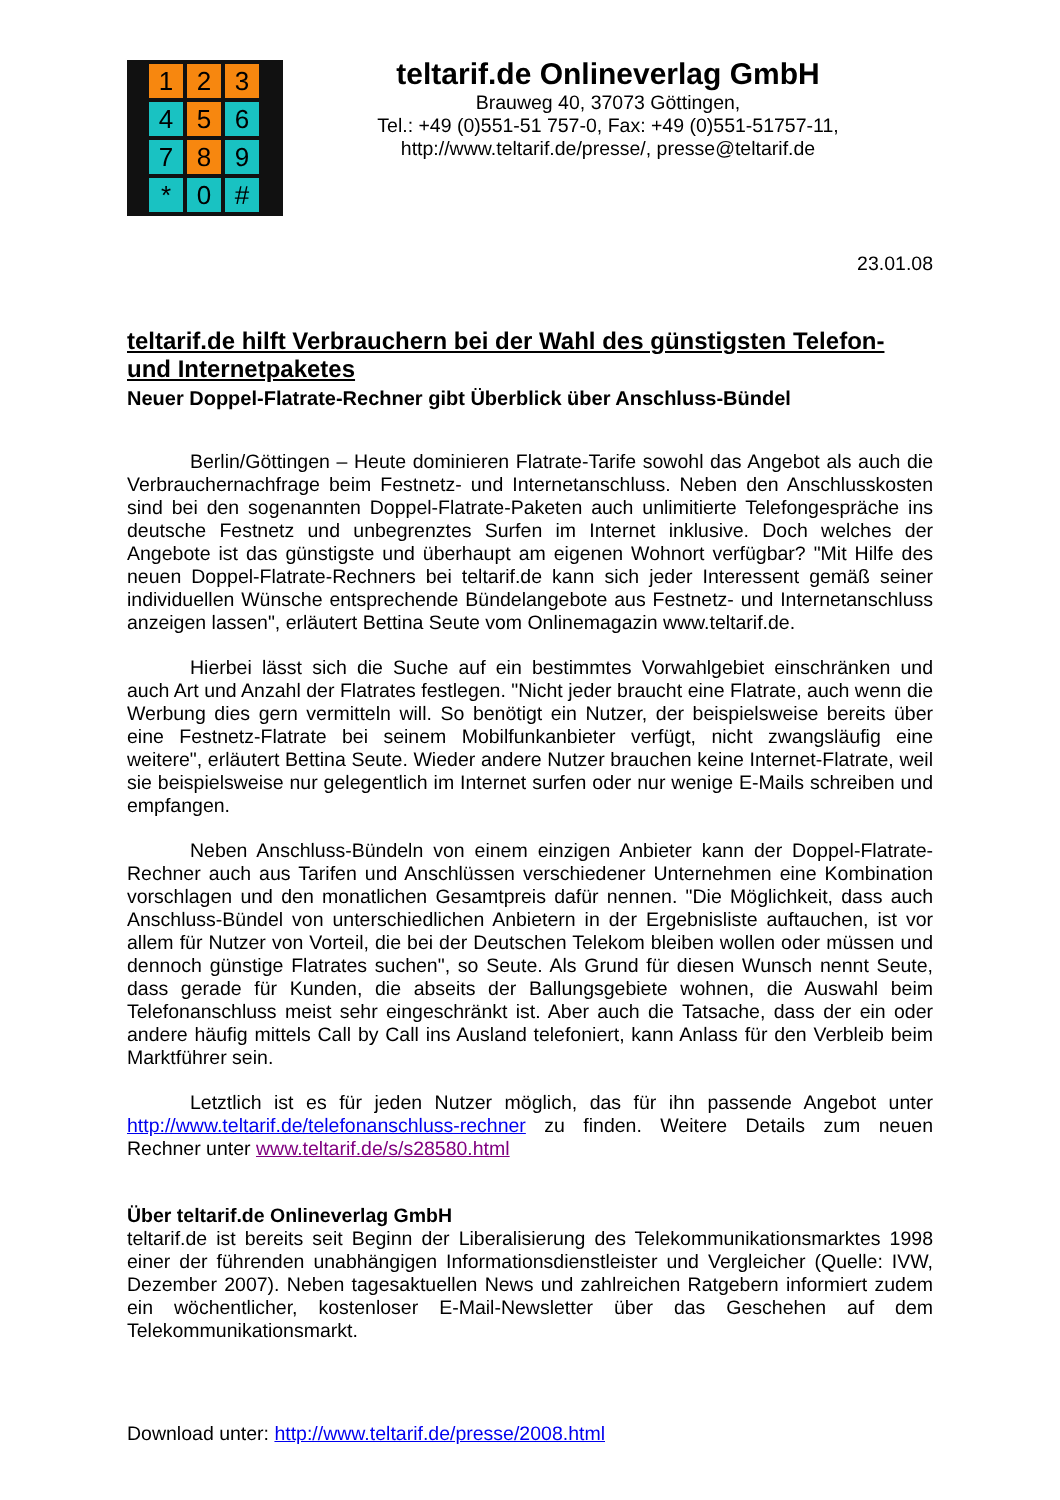1
2
3
4
5
6
7
8
9
*
0
#
teltarif.de Onlineverlag GmbH
Brauweg 40, 37073 Göttingen,
Tel.: +49 (0)551-51 757-0, Fax: +49 (0)551-51757-11,
http://www.teltarif.de/presse/, presse@teltarif.de
23.01.08
teltarif.de hilft Verbrauchern bei der Wahl des günstigsten Telefon- und Internetpaketes
Neuer Doppel-Flatrate-Rechner gibt Überblick über Anschluss-Bündel
Berlin/Göttingen – Heute dominieren Flatrate-Tarife sowohl das Angebot als auch die Verbrauchernachfrage beim Festnetz- und Internetanschluss. Neben den Anschlusskosten sind bei den sogenannten Doppel-Flatrate-Paketen auch unlimitierte Telefongespräche ins deutsche Festnetz und unbegrenztes Surfen im Internet inklusive. Doch welches der Angebote ist das günstigste und überhaupt am eigenen Wohnort verfügbar? "Mit Hilfe des neuen Doppel-Flatrate-Rechners bei teltarif.de kann sich jeder Interessent gemäß seiner individuellen Wünsche entsprechende Bündelangebote aus Festnetz- und Internetanschluss anzeigen lassen", erläutert Bettina Seute vom Onlinemagazin www.teltarif.de.
Hierbei lässt sich die Suche auf ein bestimmtes Vorwahlgebiet einschränken und auch Art und Anzahl der Flatrates festlegen. "Nicht jeder braucht eine Flatrate, auch wenn die Werbung dies gern vermitteln will. So benötigt ein Nutzer, der beispielsweise bereits über eine Festnetz-Flatrate bei seinem Mobilfunkanbieter verfügt, nicht zwangsläufig eine weitere", erläutert Bettina Seute. Wieder andere Nutzer brauchen keine Internet-Flatrate, weil sie beispielsweise nur gelegentlich im Internet surfen oder nur wenige E-Mails schreiben und empfangen.
Neben Anschluss-Bündeln von einem einzigen Anbieter kann der Doppel-Flatrate-Rechner auch aus Tarifen und Anschlüssen verschiedener Unternehmen eine Kombination vorschlagen und den monatlichen Gesamtpreis dafür nennen. "Die Möglichkeit, dass auch Anschluss-Bündel von unterschiedlichen Anbietern in der Ergebnisliste auftauchen, ist vor allem für Nutzer von Vorteil, die bei der Deutschen Telekom bleiben wollen oder müssen und dennoch günstige Flatrates suchen", so Seute. Als Grund für diesen Wunsch nennt Seute, dass gerade für Kunden, die abseits der Ballungsgebiete wohnen, die Auswahl beim Telefonanschluss meist sehr eingeschränkt ist. Aber auch die Tatsache, dass der ein oder andere häufig mittels Call by Call ins Ausland telefoniert, kann Anlass für den Verbleib beim Marktführer sein.
Letztlich ist es für jeden Nutzer möglich, das für ihn passende Angebot unter http://www.teltarif.de/telefonanschluss-rechner zu finden. Weitere Details zum neuen Rechner unter www.teltarif.de/s/s28580.html
Über teltarif.de Onlineverlag GmbH
teltarif.de ist bereits seit Beginn der Liberalisierung des Telekommunikationsmarktes 1998 einer der führenden unabhängigen Informationsdienstleister und Vergleicher (Quelle: IVW, Dezember 2007). Neben tagesaktuellen News und zahlreichen Ratgebern informiert zudem ein wöchentlicher, kostenloser E-Mail-Newsletter über das Geschehen auf dem Telekommunikationsmarkt.
Download unter: http://www.teltarif.de/presse/2008.html